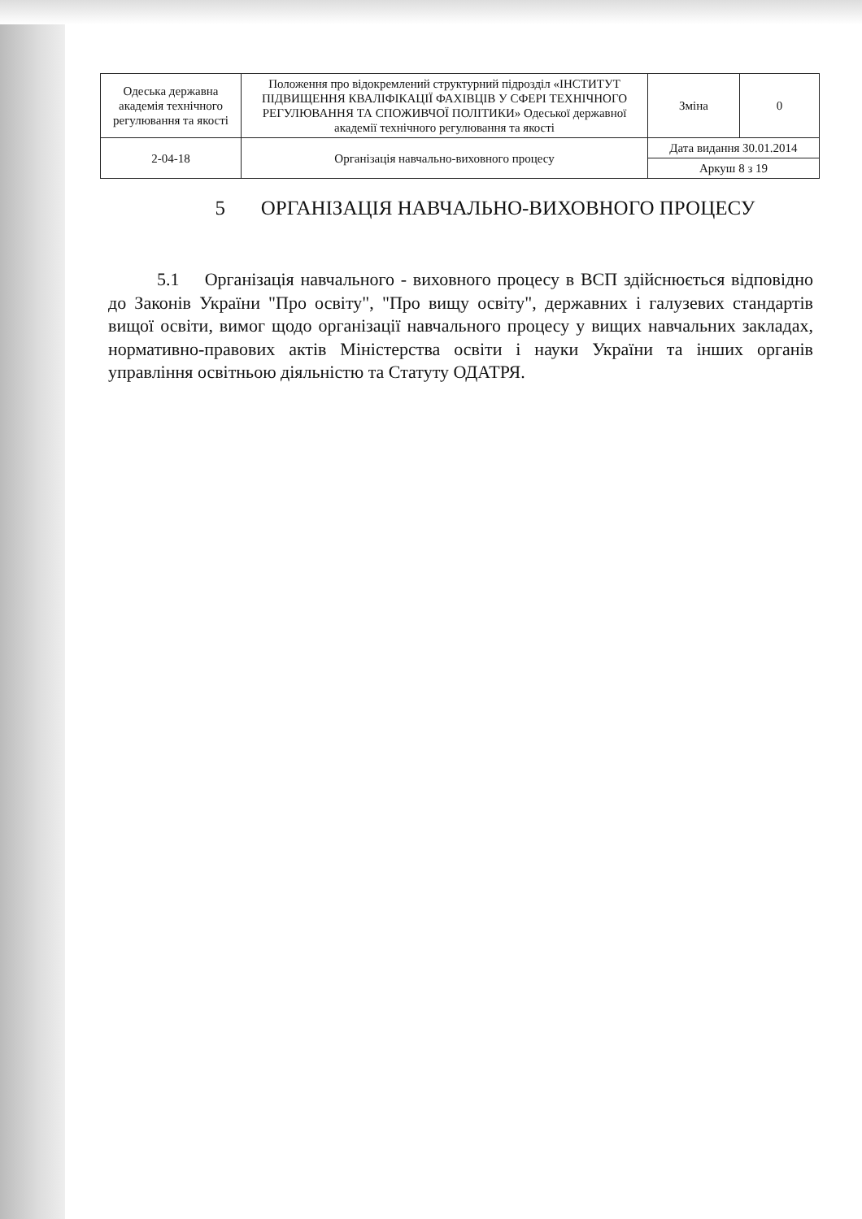| Одеська державна академія технічного регулювання та якості | Положення про відокремлений структурний підрозділ «ІНСТИТУТ ПІДВИЩЕННЯ КВАЛІФІКАЦІЇ ФАХІВЦІВ У СФЕРІ ТЕХНІЧНОГО РЕГУЛЮВАННЯ ТА СПОЖИВЧОЇ ПОЛІТИКИ» Одеської державної академії технічного регулювання та якості | Зміна | 0 |
| 2-04-18 | Організація навчально-виховного процесу | Дата видання 30.01.2014 | |
| | | Аркуш 8 з 19 | |
5 ОРГАНІЗАЦІЯ НАВЧАЛЬНО-ВИХОВНОГО ПРОЦЕСУ
5.1 Організація навчального - виховного процесу в ВСП здійснюється відповідно до Законів України "Про освіту", "Про вищу освіту", державних і галузевих стандартів вищої освіти, вимог щодо організації навчального процесу у вищих навчальних закладах, нормативно-правових актів Міністерства освіти і науки України та інших органів управління освітньою діяльністю та Статуту ОДАТРЯ.